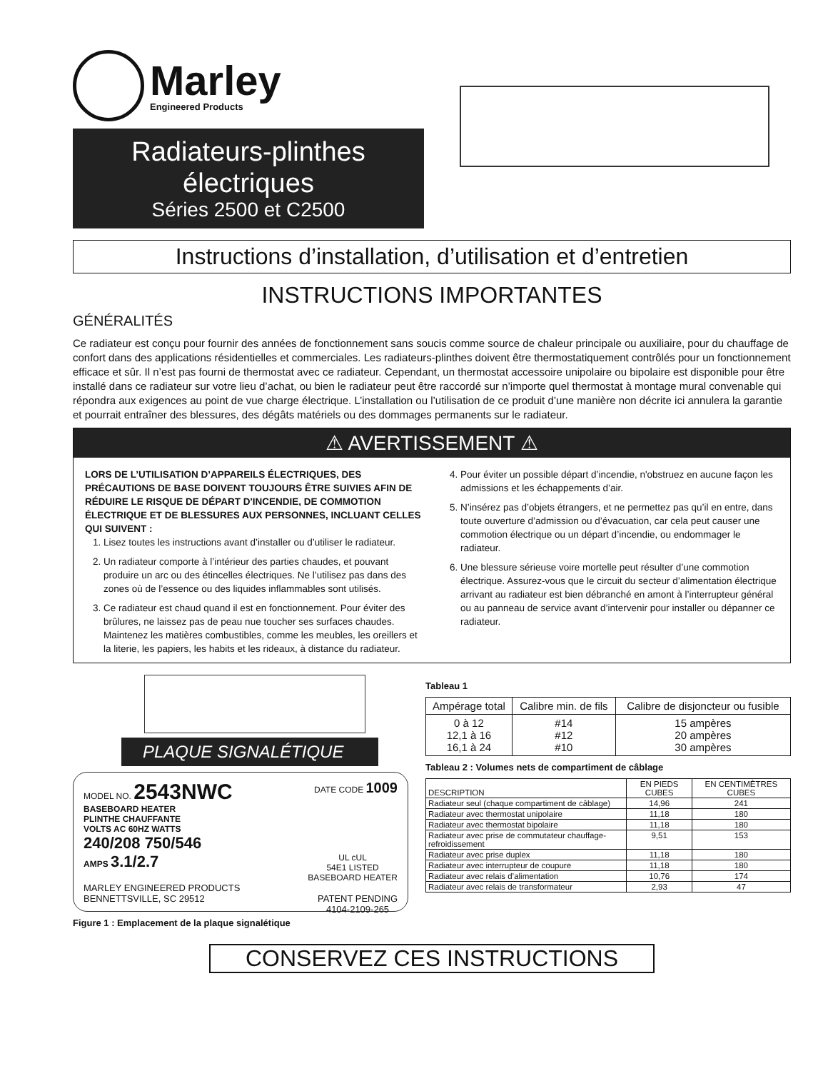Marley
Engineered Products
Radiateurs-plinthes
électriques
Séries 2500 et C2500
Instructions d’installation, d’utilisation et d’entretien
INSTRUCTIONS IMPORTANTES
GÉNÉRALITÉS
Ce radiateur est conçu pour fournir des années de fonctionnement sans soucis comme source de chaleur principale ou auxiliaire, pour du chauffage de confort dans des applications résidentielles et commerciales. Les radiateurs-plinthes doivent être thermostatiquement contrôlés pour un fonctionnement efficace et sûr. Il n’est pas fourni de thermostat avec ce radiateur. Cependant, un thermostat accessoire unipolaire ou bipolaire est disponible pour être installé dans ce radiateur sur votre lieu d’achat, ou bien le radiateur peut être raccordé sur n’importe quel thermostat à montage mural convenable qui répondra aux exigences au point de vue charge électrique. L’installation ou l’utilisation de ce produit d’une manière non décrite ici annulera la garantie et pourrait entraîner des blessures, des dégâts matériels ou des dommages permanents sur le radiateur.
⚠ AVERTISSEMENT ⚠
LORS DE L’UTILISATION D’APPAREILS ÉLECTRIQUES, DES PRÉCAUTIONS DE BASE DOIVENT TOUJOURS ÊTRE SUIVIES AFIN DE RÉDUIRE LE RISQUE DE DÉPART D'INCENDIE, DE COMMOTION ÉLECTRIQUE ET DE BLESSURES AUX PERSONNES, INCLUANT CELLES QUI SUIVENT :
1. Lisez toutes les instructions avant d’installer ou d’utiliser le radiateur.
2. Un radiateur comporte à l’intérieur des parties chaudes, et pouvant produire un arc ou des étincelles électriques. Ne l’utilisez pas dans des zones où de l’essence ou des liquides inflammables sont utilisés.
3. Ce radiateur est chaud quand il est en fonctionnement. Pour éviter des brûlures, ne laissez pas de peau nue toucher ses surfaces chaudes. Maintenez les matières combustibles, comme les meubles, les oreillers et la literie, les papiers, les habits et les rideaux, à distance du radiateur.
4. Pour éviter un possible départ d’incendie, n'obstruez en aucune façon les admissions et les échappements d’air.
5. N’insérez pas d’objets étrangers, et ne permettez pas qu’il en entre, dans toute ouverture d’admission ou d’évacuation, car cela peut causer une commotion électrique ou un départ d’incendie, ou endommager le radiateur.
6. Une blessure sérieuse voire mortelle peut résulter d’une commotion électrique. Assurez-vous que le circuit du secteur d’alimentation électrique arrivant au radiateur est bien débranché en amont à l’interrupteur général ou au panneau de service avant d’intervenir pour installer ou dépanner ce radiateur.
PLAQUE SIGNALÉTIQUE
MODEL NO. 2543NWC DATE CODE 1009
BASEBOARD HEATER
PLINTHE CHAUFFANTE
VOLTS AC 60HZ WATTS
240/208 750/546
AMPS 3.1/2.7 UL cUL
54E1 LISTED
BASEBOARD HEATER
MARLEY ENGINEERED PRODUCTS
BENNETTSVILLE, SC 29512 PATENT PENDING
4104-2109-265
Figure 1 : Emplacement de la plaque signalétique
Tableau 1
| Ampérage total | Calibre min. de fils | Calibre de disjoncteur ou fusible |
| --- | --- | --- |
| 0 à 12 12,1 à 16 16,1 à 24 | #14 #12 #10 | 15 ampères 20 ampères 30 ampères |
Tableau 2 : Volumes nets de compartiment de câblage
| DESCRIPTION | EN PIEDS CUBES | EN CENTIMÈTRES CUBES |
| --- | --- | --- |
| Radiateur seul (chaque compartiment de câblage) | 14,96 | 241 |
| Radiateur avec thermostat unipolaire | 11,18 | 180 |
| Radiateur avec thermostat bipolaire | 11,18 | 180 |
| Radiateur avec prise de commutateur chauffage-refroidissement | 9,51 | 153 |
| Radiateur avec prise duplex | 11,18 | 180 |
| Radiateur avec interrupteur de coupure | 11,18 | 180 |
| Radiateur avec relais d’alimentation | 10,76 | 174 |
| Radiateur avec relais de transformateur | 2,93 | 47 |
CONSERVEZ CES INSTRUCTIONS